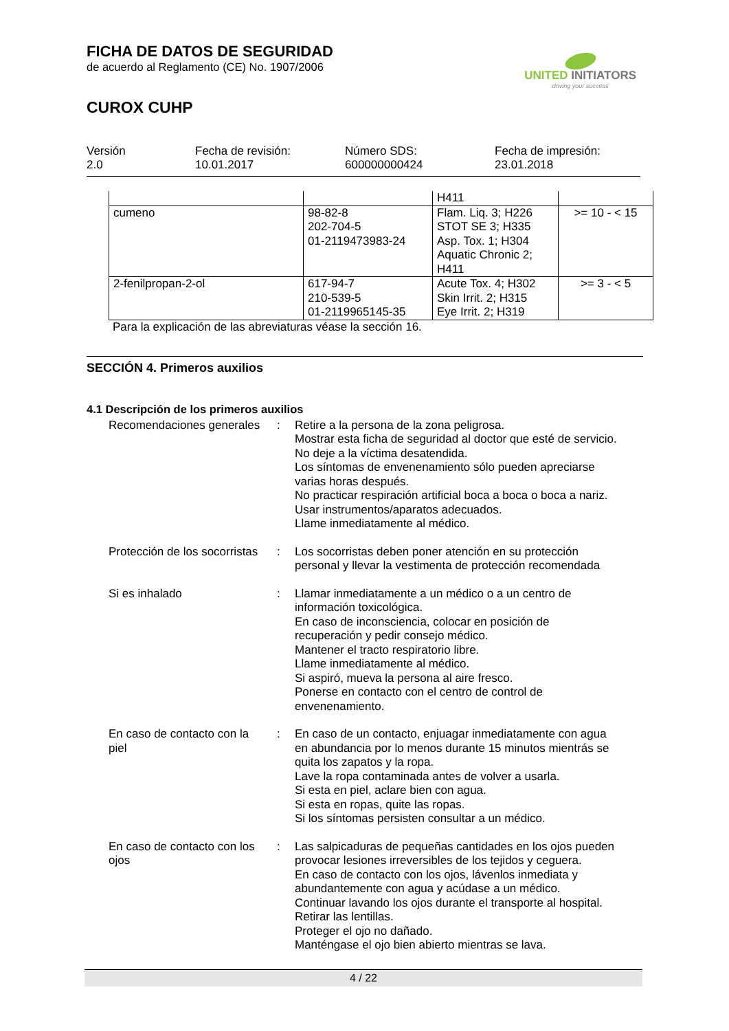FICHA DE DATOS DE SEGURIDAD
de acuerdo al Reglamento (CE) No. 1907/2006
CUROX CUHP
UNITED INITIATORS
driving your success
Versión
2.0
Fecha de revisión:
10.01.2017
Número SDS:
600000000424
Fecha de impresión:
23.01.2018
| | | H411 | |
| cumeno | 98-82-8 202-704-5 01-2119473983-24 | Flam. Liq. 3; H226 STOT SE 3; H335 Asp. Tox. 1; H304 Aquatic Chronic 2; H411 | >= 10 - < 15 |
| 2-fenilpropan-2-ol | 617-94-7 210-539-5 01-2119965145-35 | Acute Tox. 4; H302 Skin Irrit. 2; H315 Eye Irrit. 2; H319 | >= 3 - < 5 |
Para la explicación de las abreviaturas véase la sección 16.
SECCIÓN 4. Primeros auxilios
4.1 Descripción de los primeros auxilios
| Recomendaciones generales | : | Retire a la persona de la zona peligrosa. Mostrar esta ficha de seguridad al doctor que esté de servicio. No deje a la víctima desatendida. Los síntomas de envenenamiento sólo pueden apreciarse varias horas después. No practicar respiración artificial boca a boca o boca a nariz. Usar instrumentos/aparatos adecuados. Llame inmediatamente al médico. |
| Protección de los socorristas | : | Los socorristas deben poner atención en su protección personal y llevar la vestimenta de protección recomendada |
| Si es inhalado | : | Llamar inmediatamente a un médico o a un centro de información toxicológica. En caso de inconsciencia, colocar en posición de recuperación y pedir consejo médico. Mantener el tracto respiratorio libre. Llame inmediatamente al médico. Si aspiró, mueva la persona al aire fresco. Ponerse en contacto con el centro de control de envenenamiento. |
| En caso de contacto con la piel | : | En caso de un contacto, enjuagar inmediatamente con agua en abundancia por lo menos durante 15 minutos mientrás se quita los zapatos y la ropa. Lave la ropa contaminada antes de volver a usarla. Si esta en piel, aclare bien con agua. Si esta en ropas, quite las ropas. Si los síntomas persisten consultar a un médico. |
| En caso de contacto con los ojos | : | Las salpicaduras de pequeñas cantidades en los ojos pueden provocar lesiones irreversibles de los tejidos y ceguera. En caso de contacto con los ojos, lávenlos inmediata y abundantemente con agua y acúdase a un médico. Continuar lavando los ojos durante el transporte al hospital. Retirar las lentillas. Proteger el ojo no dañado. Manténgase el ojo bien abierto mientras se lava. |
4 / 22